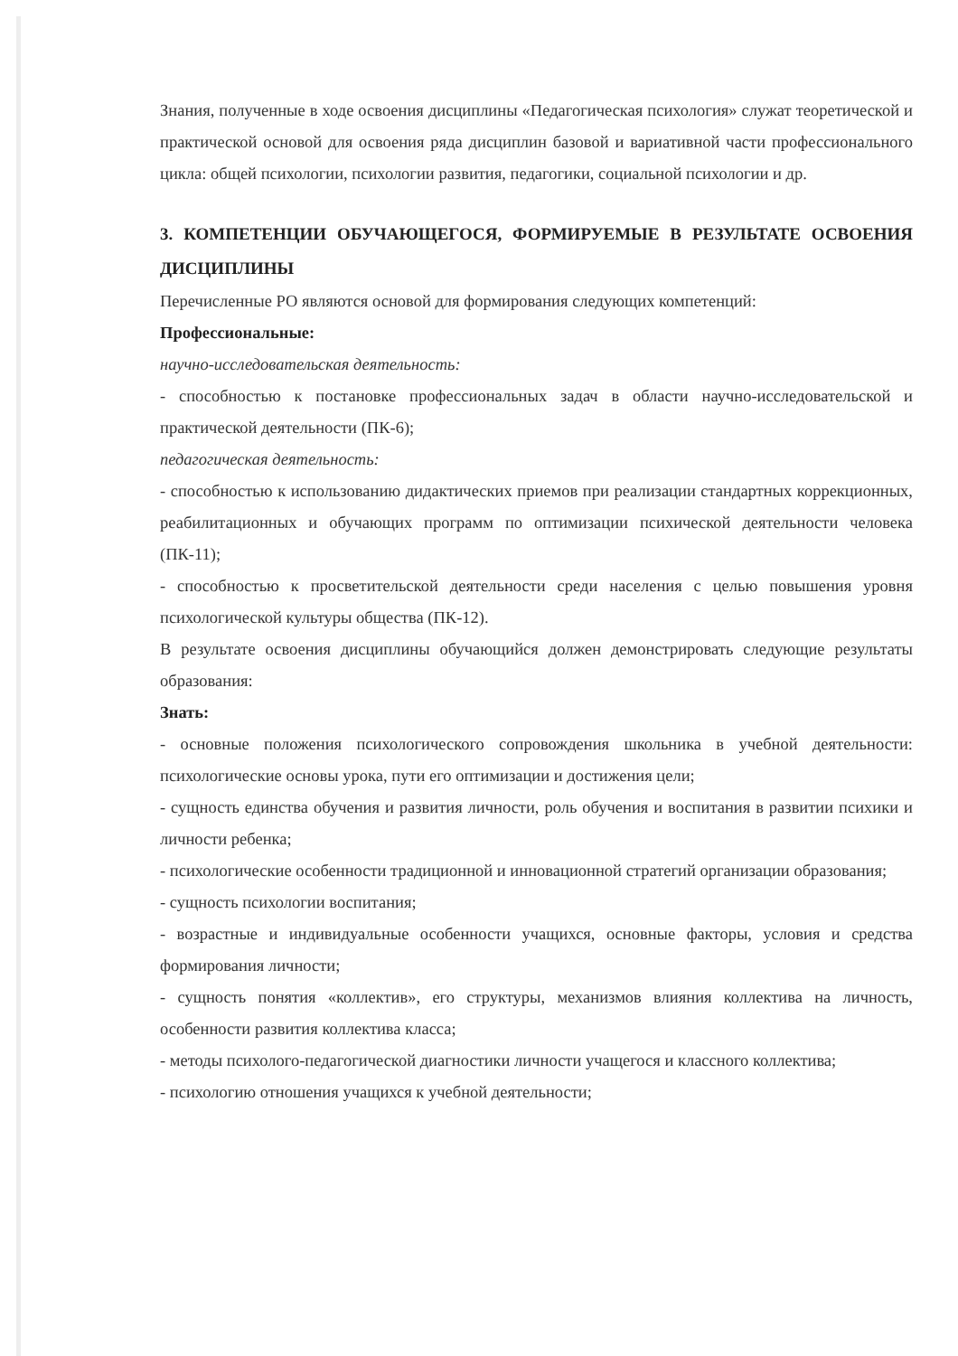Знания, полученные в ходе освоения дисциплины «Педагогическая психология» служат теоретической и практической основой для освоения ряда дисциплин базовой и вариативной части профессионального цикла: общей психологии, психологии развития, педагогики, социальной психологии и др.
3. КОМПЕТЕНЦИИ ОБУЧАЮЩЕГОСЯ, ФОРМИРУЕМЫЕ В РЕЗУЛЬТАТЕ ОСВОЕНИЯ ДИСЦИПЛИНЫ
Перечисленные РО являются основой для формирования следующих компетенций:
Профессиональные:
научно-исследовательская деятельность:
- способностью к постановке профессиональных задач в области научно-исследовательской и практической деятельности (ПК-6);
педагогическая деятельность:
- способностью к использованию дидактических приемов при реализации стандартных коррекционных, реабилитационных и обучающих программ по оптимизации психической деятельности человека (ПК-11);
- способностью к просветительской деятельности среди населения с целью повышения уровня психологической культуры общества (ПК-12).
В результате освоения дисциплины обучающийся должен демонстрировать следующие результаты образования:
Знать:
- основные положения психологического сопровождения школьника в учебной деятельности: психологические основы урока, пути его оптимизации и достижения цели;
- сущность единства обучения и развития личности, роль обучения и воспитания в развитии психики и личности ребенка;
- психологические особенности традиционной и инновационной стратегий организации образования;
- сущность психологии воспитания;
- возрастные и индивидуальные особенности учащихся, основные факторы, условия и средства формирования личности;
- сущность понятия «коллектив», его структуры, механизмов влияния коллектива на личность, особенности развития коллектива класса;
- методы психолого-педагогической диагностики личности учащегося и классного коллектива;
- психологию отношения учащихся к учебной деятельности;